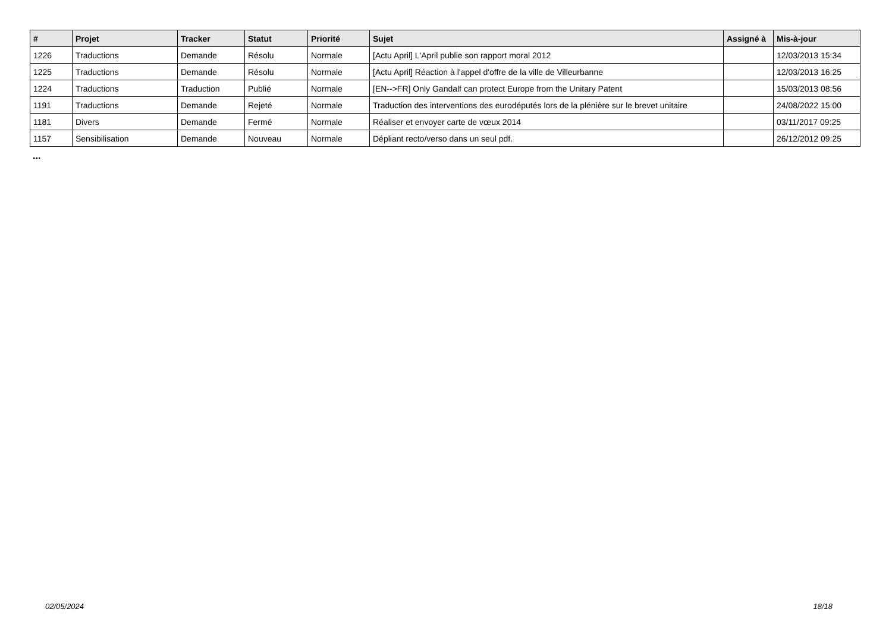| # | Projet | Tracker | Statut | Priorité | Sujet | Assigné à | Mis-à-jour |
| --- | --- | --- | --- | --- | --- | --- | --- |
| 1226 | Traductions | Demande | Résolu | Normale | [Actu April] L'April publie son rapport moral 2012 | | 12/03/2013 15:34 |
| 1225 | Traductions | Demande | Résolu | Normale | [Actu April] Réaction à l'appel d'offre de la ville de Villeurbanne | | 12/03/2013 16:25 |
| 1224 | Traductions | Traduction | Publié | Normale | [EN-->FR] Only Gandalf can protect Europe from the Unitary Patent | | 15/03/2013 08:56 |
| 1191 | Traductions | Demande | Rejeté | Normale | Traduction des interventions des eurodéputés lors de la plénière sur le brevet unitaire | | 24/08/2022 15:00 |
| 1181 | Divers | Demande | Fermé | Normale | Réaliser et envoyer carte de vœux 2014 | | 03/11/2017 09:25 |
| 1157 | Sensibilisation | Demande | Nouveau | Normale | Dépliant recto/verso dans un seul pdf. | | 26/12/2012 09:25 |
...
02/05/2024 18/18